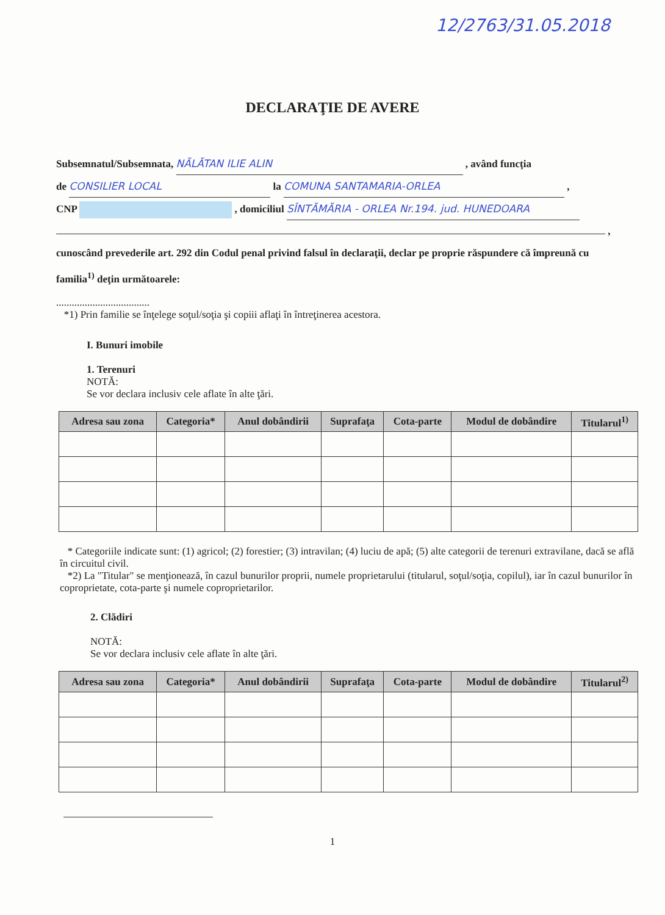12/2763/31.05.2018
DECLARAŢIE DE AVERE
Subsemnatul/Subsemnata, NĂLĂTAN ILIE ALIN , având funcţia
de CONSILIER LOCAL la COMUNA SANTAMARIA-ORLEA ,
CNP , domiciliul SÎNTĂMĂRIA - ORLEA Nr.194. jud. HUNEDOARA
,
cunoscând prevederile art. 292 din Codul penal privind falsul în declaraţii, declar pe proprie răspundere că împreună cu familia<sup>1)</sup> deţin următoarele:
....................................
*1) Prin familie se înţelege soţul/soţia şi copiii aflaţi în întreţinerea acestora.
I. Bunuri imobile
1. Terenuri
NOTĂ:
Se vor declara inclusiv cele aflate în alte ţări.
| Adresa sau zona | Categoria* | Anul dobândirii | Suprafaţa | Cota-parte | Modul de dobândire | Titularul<sup>1)</sup> |
| --- | --- | --- | --- | --- | --- | --- |
* Categoriile indicate sunt: (1) agricol; (2) forestier; (3) intravilan; (4) luciu de apă; (5) alte categorii de terenuri extravilane, dacă se află în circuitul civil.
*2) La "Titular" se menţionează, în cazul bunurilor proprii, numele proprietarului (titularul, soţul/soţia, copilul), iar în cazul bunurilor în coproprietate, cota-parte şi numele coproprietarilor.
2. Clădiri
NOTĂ:
Se vor declara inclusiv cele aflate în alte ţări.
| Adresa sau zona | Categoria* | Anul dobândirii | Suprafaţa | Cota-parte | Modul de dobândire | Titularul<sup>2)</sup> |
| --- | --- | --- | --- | --- | --- | --- |
1